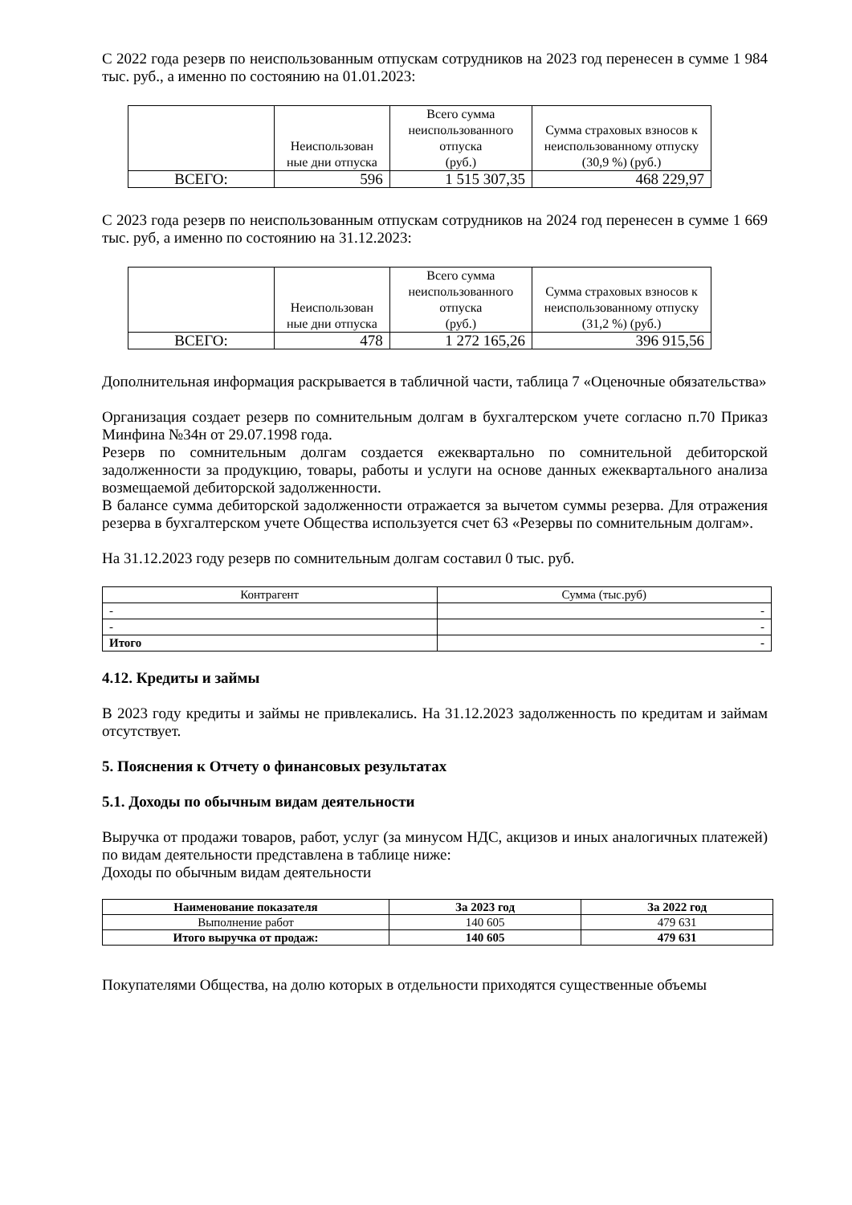С 2022 года резерв по неиспользованным отпускам сотрудников на 2023 год перенесен в сумме 1 984 тыс. руб., а именно по состоянию на 01.01.2023:
| | Неиспользован ные дни отпуска | Всего сумма неиспользованного отпуска (руб.) | Сумма страховых взносов к неиспользованному отпуску (30,9 %) (руб.) |
| --- | --- | --- | --- |
| ВСЕГО: | 596 | 1 515 307,35 | 468 229,97 |
С 2023 года резерв по неиспользованным отпускам сотрудников на 2024 год перенесен в сумме 1 669 тыс. руб, а именно по состоянию на 31.12.2023:
| | Неиспользован ные дни отпуска | Всего сумма неиспользованного отпуска (руб.) | Сумма страховых взносов к неиспользованному отпуску (31,2 %) (руб.) |
| --- | --- | --- | --- |
| ВСЕГО: | 478 | 1 272 165,26 | 396 915,56 |
Дополнительная информация раскрывается в табличной части, таблица 7 «Оценочные обязательства»
Организация создает резерв по сомнительным долгам в бухгалтерском учете согласно п.70 Приказ Минфина №34н от 29.07.1998 года.
Резерв по сомнительным долгам создается ежеквартально по сомнительной дебиторской задолженности за продукцию, товары, работы и услуги на основе данных ежеквартального анализа возмещаемой дебиторской задолженности.
В балансе сумма дебиторской задолженности отражается за вычетом суммы резерва. Для отражения резерва в бухгалтерском учете Общества используется счет 63 «Резервы по сомнительным долгам».
На 31.12.2023 году резерв по сомнительным долгам составил 0 тыс. руб.
| Контрагент | Сумма (тыс.руб) |
| --- | --- |
| - | - |
| - | - |
| Итого | - |
4.12. Кредиты и займы
В 2023 году кредиты и займы не привлекались. На 31.12.2023 задолженность по кредитам и займам отсутствует.
5. Пояснения к Отчету о финансовых результатах
5.1. Доходы по обычным видам деятельности
Выручка от продажи товаров, работ, услуг (за минусом НДС, акцизов и иных аналогичных платежей) по видам деятельности представлена в таблице ниже:
Доходы по обычным видам деятельности
| Наименование показателя | За 2023 год | За 2022 год |
| --- | --- | --- |
| Выполнение работ | 140 605 | 479 631 |
| Итого выручка от продаж: | 140 605 | 479 631 |
Покупателями Общества, на долю которых в отдельности приходятся существенные объемы